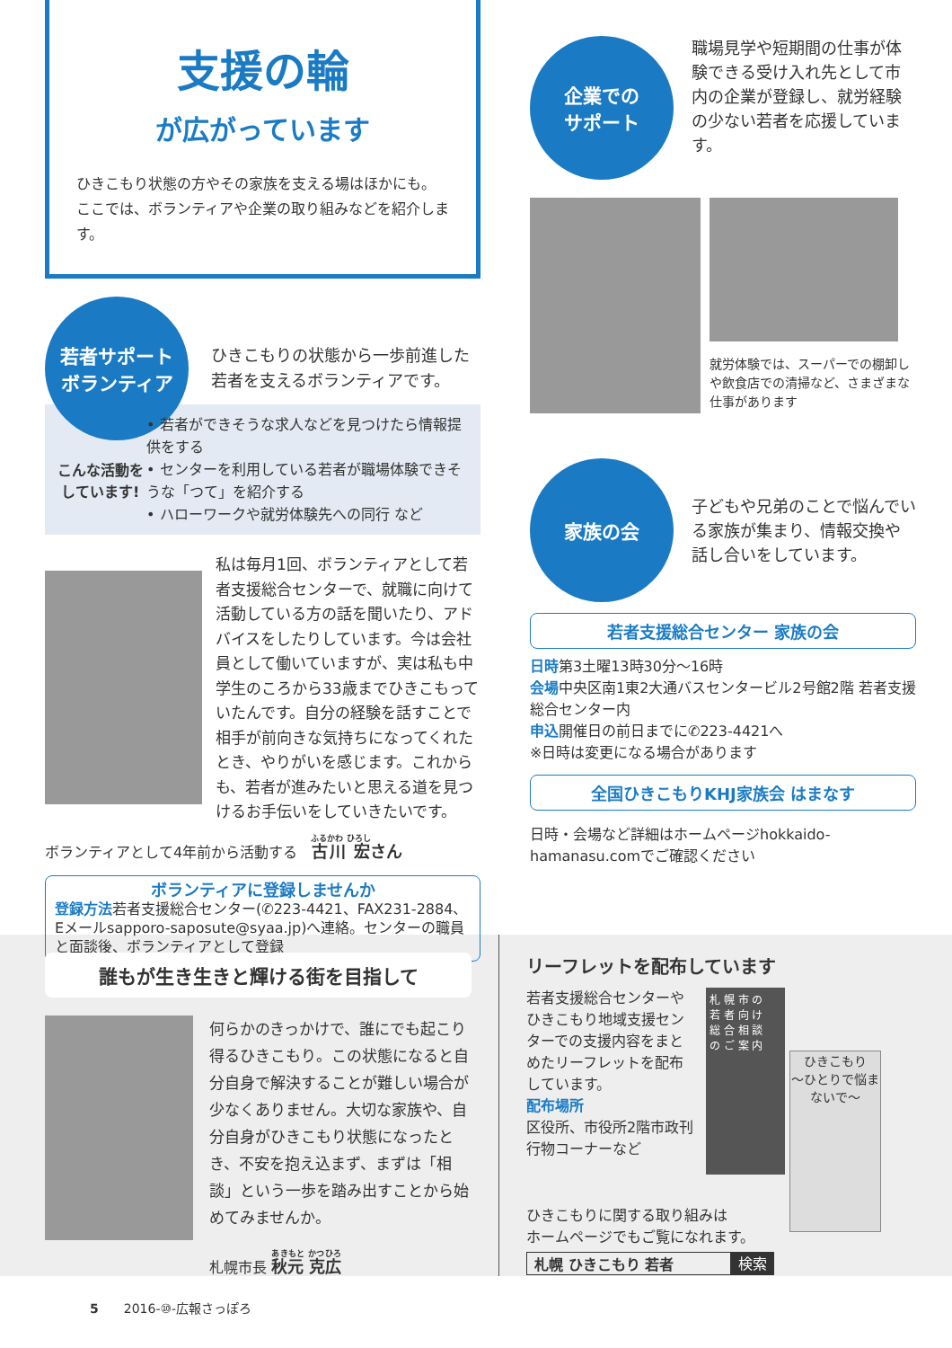支援の輪
が広がっています
ひきこもり状態の方やその家族を支える場はほかにも。ここでは、ボランティアや企業の取り組みなどを紹介します。
若者サポート
ボランティア
ひきこもりの状態から一歩前進した若者を支えるボランティアです。
こんな活動を
しています!
• 若者ができそうな求人などを見つけたら情報提供をする
• センターを利用している若者が職場体験できそうな「つて」を紹介する
• ハローワークや就労体験先への同行 など
私は毎月1回、ボランティアとして若者支援総合センターで、就職に向けて活動している方の話を聞いたり、アドバイスをしたりしています。今は会社員として働いていますが、実は私も中学生のころから33歳までひきこもっていたんです。自分の経験を話すことで相手が前向きな気持ちになってくれたとき、やりがいを感じます。これからも、若者が進みたいと思える道を見つけるお手伝いをしていきたいです。
ボランティアとして4年前から活動する　古川 宏さん
ボランティアに登録しませんか
登録方法若者支援総合センター(✆223-4421、FAX231-2884、Eメールsapporo-saposute@syaa.jp)へ連絡。センターの職員と面談後、ボランティアとして登録
企業での
サポート
職場見学や短期間の仕事が体験できる受け入れ先として市内の企業が登録し、就労経験の少ない若者を応援しています。
就労体験では、スーパーでの棚卸しや飲食店での清掃など、さまざまな仕事があります
家族の会
子どもや兄弟のことで悩んでいる家族が集まり、情報交換や話し合いをしています。
若者支援総合センター 家族の会
日時第3土曜13時30分～16時
会場中央区南1東2大通バスセンタービル2号館2階 若者支援総合センター内
申込開催日の前日までに✆223-4421へ
※日時は変更になる場合があります
全国ひきこもりKHJ家族会 はまなす
日時・会場など詳細はホームページhokkaido-hamanasu.comでご確認ください
誰もが生き生きと輝ける街を目指して
何らかのきっかけで、誰にでも起こり得るひきこもり。この状態になると自分自身で解決することが難しい場合が少なくありません。大切な家族や、自分自身がひきこもり状態になったとき、不安を抱え込まず、まずは「相談」という一歩を踏み出すことから始めてみませんか。
札幌市長 秋元 克広
リーフレットを配布しています
若者支援総合センターやひきこもり地域支援センターでの支援内容をまとめたリーフレットを配布しています。
配布場所
区役所、市役所2階市政刊行物コーナーなど
札 幌 市 の
若 者 向 け
総 合 相 談
の ご 案 内
ひきこもり
〜ひとりで悩まないで〜
ひきこもりに関する取り組みは
ホームページでもご覧になれます。
札幌 ひきこもり 若者 検索
5　　2016-⑩-広報さっぽろ